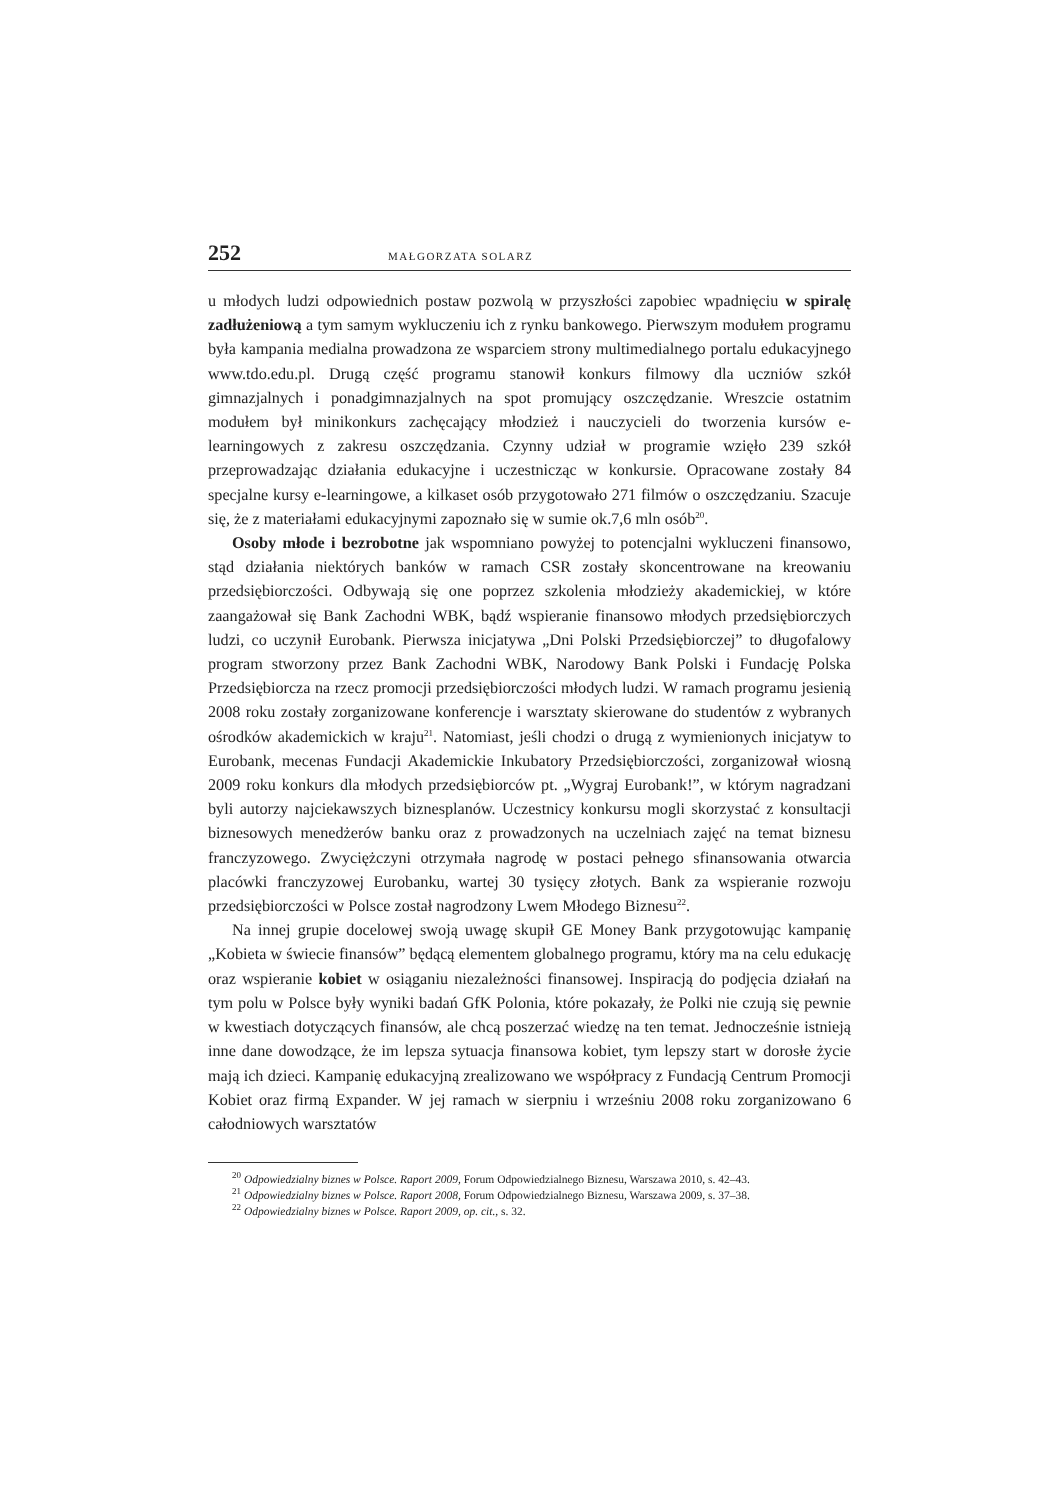252 MAŁGORZATA SOLARZ
u młodych ludzi odpowiednich postaw pozwolą w przyszłości zapobiec wpadnięciu w spiralę zadłużeniową a tym samym wykluczeniu ich z rynku bankowego. Pierwszym modułem programu była kampania medialna prowadzona ze wsparciem strony multimedialnego portalu edukacyjnego www.tdo.edu.pl. Drugą część programu stanowił konkurs filmowy dla uczniów szkół gimnazjalnych i ponadgimnazjalnych na spot promujący oszczędzanie. Wreszcie ostatnim modułem był minikonkurs zachęcający młodzież i nauczycieli do tworzenia kursów e-learningowych z zakresu oszczędzania. Czynny udział w programie wzięło 239 szkół przeprowadzając działania edukacyjne i uczestnicząc w konkursie. Opracowane zostały 84 specjalne kursy e-learningowe, a kilkaset osób przygotowało 271 filmów o oszczędzaniu. Szacuje się, że z materiałami edukacyjnymi zapoznało się w sumie ok.7,6 mln osób<sup>20</sup>.
Osoby młode i bezrobotne jak wspomniano powyżej to potencjalni wykluczeni finansowo, stąd działania niektórych banków w ramach CSR zostały skoncentrowane na kreowaniu przedsiębiorczości. Odbywają się one poprzez szkolenia młodzieży akademickiej, w które zaangażował się Bank Zachodni WBK, bądź wspieranie finansowo młodych przedsiębiorczych ludzi, co uczynił Eurobank. Pierwsza inicjatywa „Dni Polski Przedsiębiorczej” to długofalowy program stworzony przez Bank Zachodni WBK, Narodowy Bank Polski i Fundację Polska Przedsiębiorcza na rzecz promocji przedsiębiorczości młodych ludzi. W ramach programu jesienią 2008 roku zostały zorganizowane konferencje i warsztaty skierowane do studentów z wybranych ośrodków akademickich w kraju<sup>21</sup>. Natomiast, jeśli chodzi o drugą z wymienionych inicjatyw to Eurobank, mecenas Fundacji Akademickie Inkubatory Przedsiębiorczości, zorganizował wiosną 2009 roku konkurs dla młodych przedsiębiorców pt. „Wygraj Eurobank!”, w którym nagradzani byli autorzy najciekawszych biznesplanów. Uczestnicy konkursu mogli skorzystać z konsultacji biznesowych menedżerów banku oraz z prowadzonych na uczelniach zajęć na temat biznesu franczyzowego. Zwyciężczyni otrzymała nagrodę w postaci pełnego sfinansowania otwarcia placówki franczyzowej Eurobanku, wartej 30 tysięcy złotych. Bank za wspieranie rozwoju przedsiębiorczości w Polsce został nagrodzony Lwem Młodego Biznesu<sup>22</sup>.
Na innej grupie docelowej swoją uwagę skupił GE Money Bank przygotowując kampanię „Kobieta w świecie finansów” będącą elementem globalnego programu, który ma na celu edukację oraz wspieranie kobiet w osiąganiu niezależności finansowej. Inspiracją do podjęcia działań na tym polu w Polsce były wyniki badań GfK Polonia, które pokazały, że Polki nie czują się pewnie w kwestiach dotyczących finansów, ale chcą poszerzać wiedzę na ten temat. Jednocześnie istnieją inne dane dowodzące, że im lepsza sytuacja finansowa kobiet, tym lepszy start w dorosłe życie mają ich dzieci. Kampanię edukacyjną zrealizowano we współpracy z Fundacją Centrum Promocji Kobiet oraz firmą Expander. W jej ramach w sierpniu i wrześniu 2008 roku zorganizowano 6 całodniowych warsztatów
<sup>20</sup> Odpowiedzialny biznes w Polsce. Raport 2009, Forum Odpowiedzialnego Biznesu, Warszawa 2010, s. 42–43.
<sup>21</sup> Odpowiedzialny biznes w Polsce. Raport 2008, Forum Odpowiedzialnego Biznesu, Warszawa 2009, s. 37–38.
<sup>22</sup> Odpowiedzialny biznes w Polsce. Raport 2009, op. cit., s. 32.